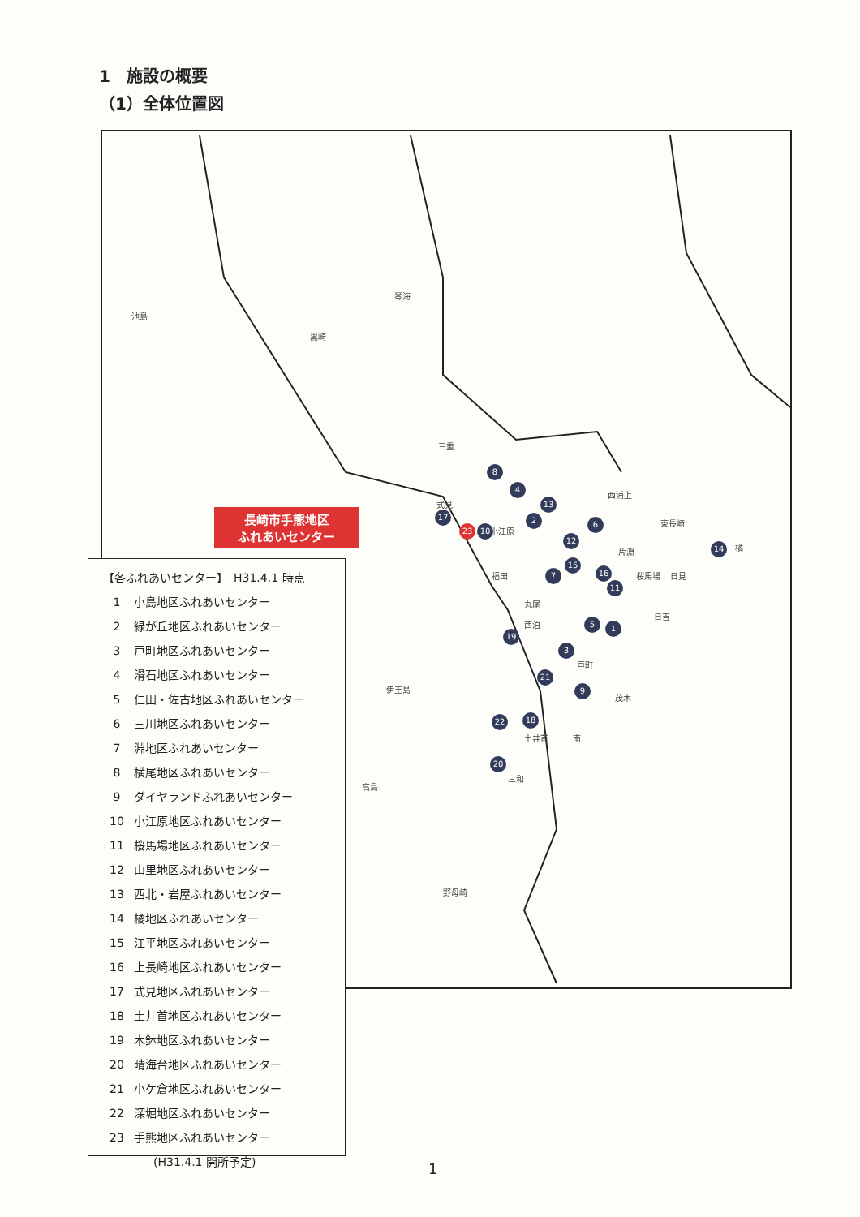1　施設の概要
（1）全体位置図
琴海
池島
黒崎
三重
式見
西浦上
東長崎
小江原
福田
橘 片淵
桜馬場 日見
日吉
丸尾
西泊
戸町
伊王島
茂木
土井首 南
高島
三和
野母崎
8
4
13
17 2 6
23 10
12
14
15
16 7
11
5 1
19
3
21
9
22 18
20
長崎市手熊地区
ふれあいセンター
【各ふれあいセンター】　H31.4.1 時点
1 小島地区ふれあいセンター
2 緑が丘地区ふれあいセンター
3 戸町地区ふれあいセンター
4 滑石地区ふれあいセンター
5 仁田・佐古地区ふれあいセンター
6 三川地区ふれあいセンター
7 淵地区ふれあいセンター
8 横尾地区ふれあいセンター
9 ダイヤランドふれあいセンター
10 小江原地区ふれあいセンター
11 桜馬場地区ふれあいセンター
12 山里地区ふれあいセンター
13 西北・岩屋ふれあいセンター
14 橘地区ふれあいセンター
15 江平地区ふれあいセンター
16 上長崎地区ふれあいセンター
17 式見地区ふれあいセンター
18 土井首地区ふれあいセンター
19 木鉢地区ふれあいセンター
20 晴海台地区ふれあいセンター
21 小ケ倉地区ふれあいセンター
22 深堀地区ふれあいセンター
23 手熊地区ふれあいセンター
(H31.4.1 開所予定)
1